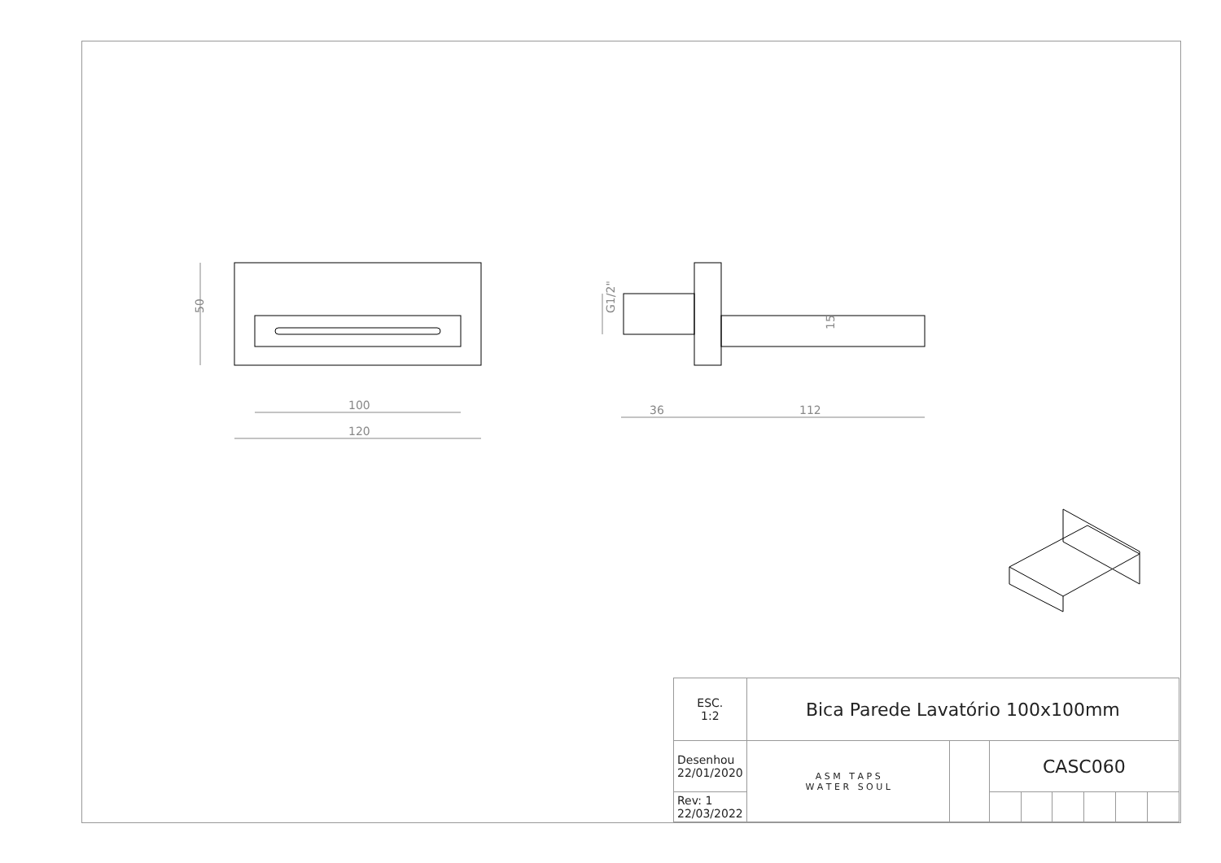50
100
120
36
112
15
G1/2"
| ESC. 1:2 | Bica Parede Lavatório 100x100mm | | | | | | | |
| Desenhou 22/01/2020 | A S M T A P S W A T E R S O U L | | CASC060 | | | | | |
| Rev: 1 22/03/2022 | | | | | | | | |